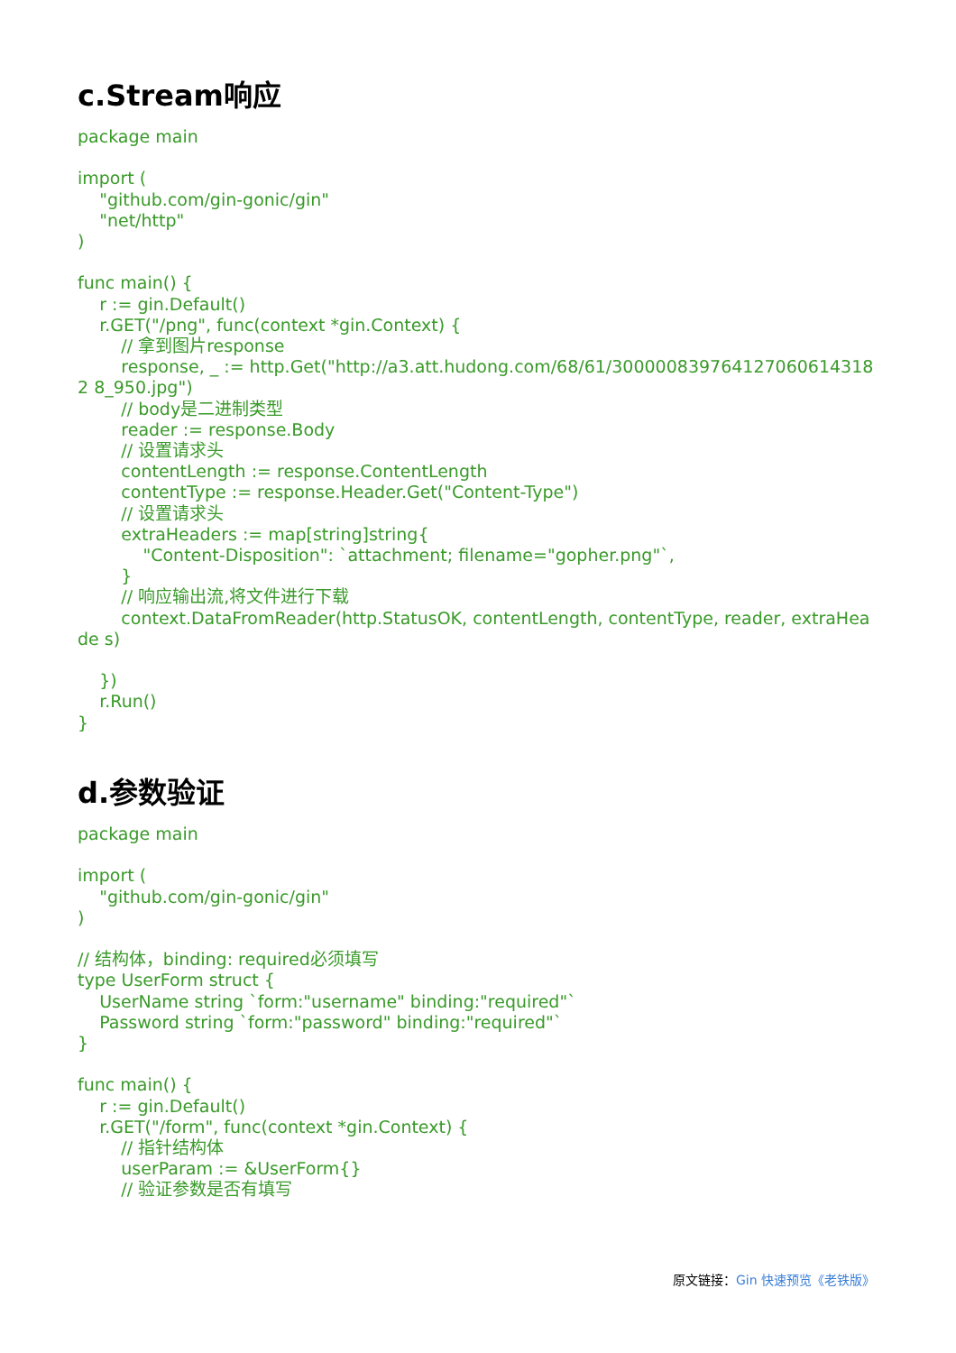c.Stream响应
package main

import (
    "github.com/gin-gonic/gin"
    "net/http"
)

func main() {
    r := gin.Default()
    r.GET("/png", func(context *gin.Context) {
        // 拿到图片response
        response, _ := http.Get("http://a3.att.hudong.com/68/61/300000839764127060614318 2 8_950.jpg")
        // body是二进制类型
        reader := response.Body
        // 设置请求头
        contentLength := response.ContentLength
        contentType := response.Header.Get("Content-Type")
        // 设置请求头
        extraHeaders := map[string]string{
            "Content-Disposition": `attachment; filename="gopher.png"`,
        }
        // 响应输出流,将文件进行下载
        context.DataFromReader(http.StatusOK, contentLength, contentType, reader, extraHeade s)

    })
    r.Run()
}
d.参数验证
package main

import (
    "github.com/gin-gonic/gin"
)

// 结构体，binding: required必须填写
type UserForm struct {
    UserName string `form:"username" binding:"required"`
    Password string `form:"password" binding:"required"`
}

func main() {
    r := gin.Default()
    r.GET("/form", func(context *gin.Context) {
        // 指针结构体
        userParam := &UserForm{}
        // 验证参数是否有填写
原文链接：Gin 快速预览《老铁版》